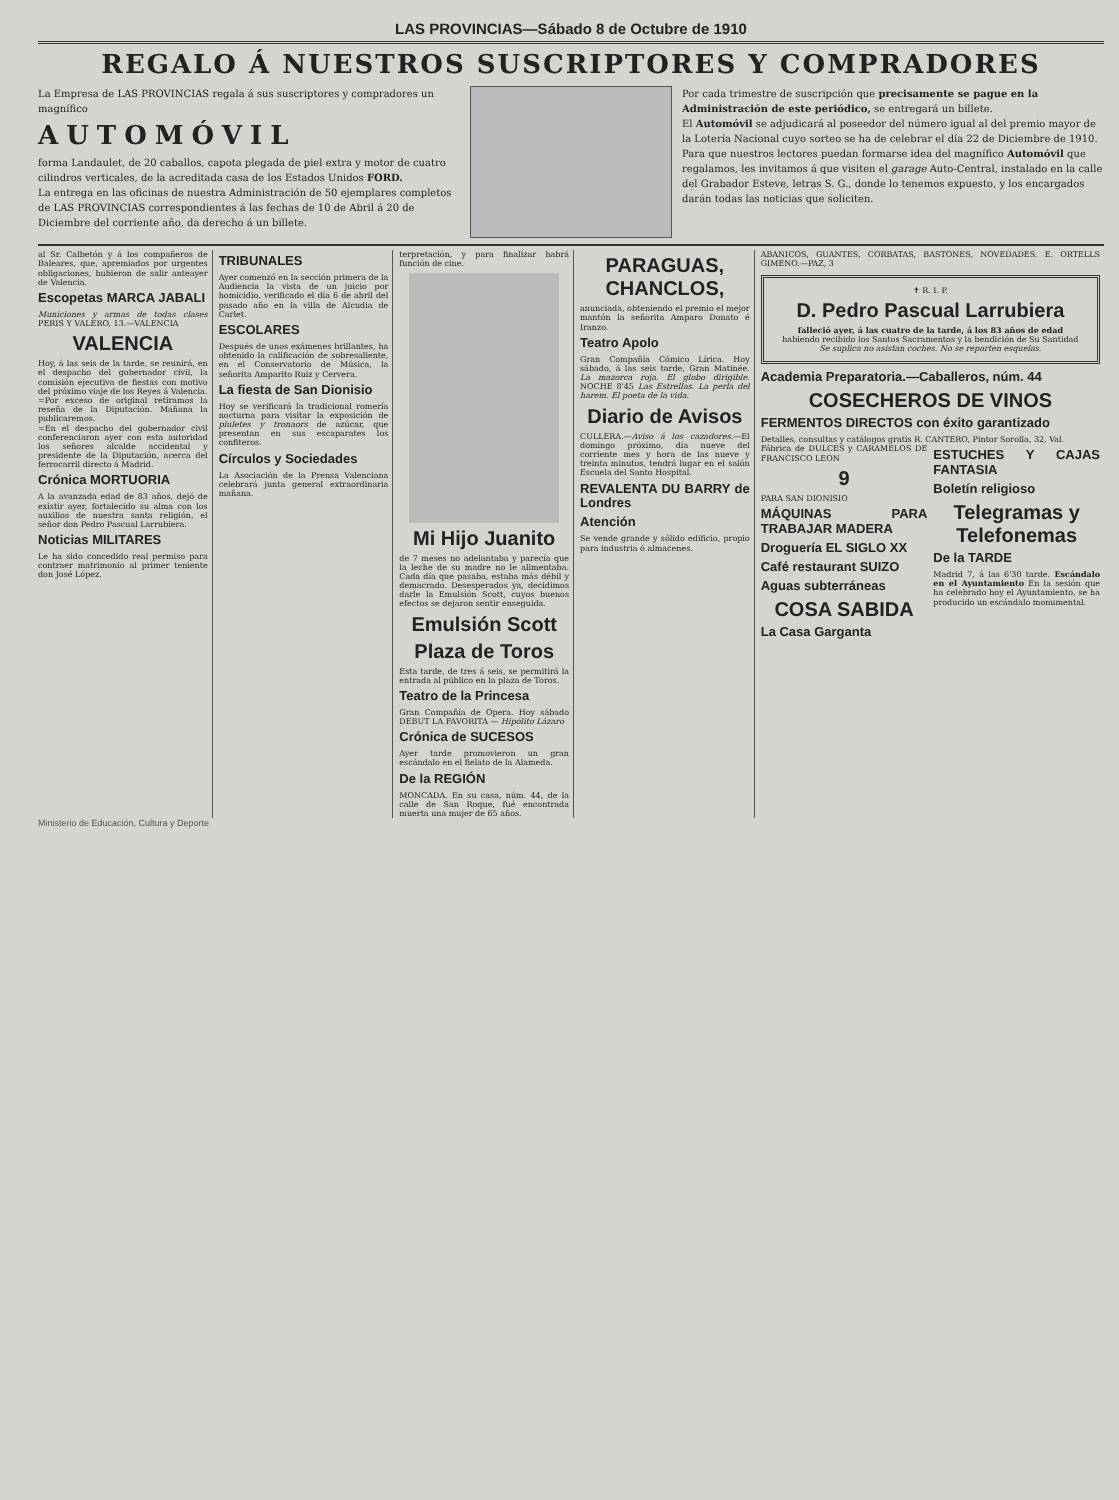LAS PROVINCIAS—Sábado 8 de Octubre de 1910
REGALO Á NUESTROS SUSCRIPTORES Y COMPRADORES
La Empresa de LAS PROVINCIAS regala á sus suscriptores y compradores un magnífico
AUTOMÓVIL
forma Landaulet, de 20 caballos, capota plegada de piel extra y motor de cuatro cilindros verticales, de la acreditada casa de los Estados Unidos FORD.
La entrega en las oficinas de nuestra Administración de 50 ejemplares completos de LAS PROVINCIAS correspondientes á las fechas de 10 de Abril á 20 de Diciembre del corriente año, da derecho á un billete.
Por cada trimestre de suscripción que precisamente se pague en la Administración de este periódico, se entregará un billete.
El Automóvil se adjudicará al poseedor del número igual al del premio mayor de la Lotería Nacional cuyo sorteo se ha de celebrar el día 22 de Diciembre de 1910.
Para que nuestros lectores puedan formarse idea del magnífico Automóvil que regalamos, les invitamos á que visiten el garage Auto-Central, instalado en la calle del Grabador Esteve, letras S. G., donde lo tenemos expuesto, y los encargados darán todas las noticias que soliciten.
al Sr. Calbetón y á los compañeros de Baleares, que, apremiados por urgentes obligaciones, hubieron de salir anteayer de Valencia.
Escopetas MARCA JABALI
Municiones y armas de todas clases PERIS Y VALERO, 13.—VALENCIA
VALENCIA
Hoy, á las seis de la tarde, se reunirá, en el despacho del gobernador civil, la comisión ejecutiva de fiestas con motivo del próximo viaje de los Reyes á Valencia.
=Por exceso de original retiramos la reseña de la Diputación. Mañana la publicaremos.
=En el despacho del gobernador civil conferenciaron ayer con esta autoridad los señores alcalde accidental y presidente de la Diputación, acerca del ferrocarril directo á Madrid.
Crónica MORTUORIA
A la avanzada edad de 83 años, dejó de existir ayer, fortalecido su alma con los auxilios de nuestra santa religión, el señor don Pedro Pascual Larrubiera.
Noticias MILITARES
Le ha sido concedido real permiso para contraer matrimonio al primer teniente don José López.
TRIBUNALES
Ayer comenzó en la sección primera de la Audiencia la vista de un juicio por homicidio, verificado el día 6 de abril del pasado año en la villa de Alcudia de Carlet.
ESCOLARES
Después de unos exámenes brillantes, ha obtenido la calificación de sobresaliente, en el Conservatorio de Música, la señorita Amparito Ruiz y Cervera.
La fiesta de San Dionisio
Hoy se verificará la tradicional romería nocturna para visitar la exposición de piuletes y tronaors de azúcar, que presentan en sus escaparates los confiteros.
Círculos y Sociedades
La Asociación de la Prensa Valenciana celebrará junta general extraordinaria mañana.
terpretación, y para finalizar habrá función de cine.
Mi Hijo Juanito
de 7 meses no adelantaba y parecía que la leche de su madre no le alimentaba. Cada día que pasaba, estaba más débil y demacrado. Desesperados ya, decidimos darle la Emulsión Scott, cuyos buenos efectos se dejaron sentir enseguida.
Emulsión Scott
Plaza de Toros
Esta tarde, de tres á seis, se permitirá la entrada al público en la plaza de Toros.
Teatro de la Princesa
Gran Compañía de Opera. Hoy sábado DEBUT LA FAVORITA — Hipólito Lázaro
Crónica de SUCESOS
Ayer tarde promovieron un gran escándalo en el fielato de la Alameda.
De la REGIÓN
MONCADA. En su casa, núm. 44, de la calle de San Roque, fué encontrada muerta una mujer de 65 años.
PARAGUAS, CHANCLOS,
anunciada, obteniendo el premio el mejor mantón la señorita Amparo Donato é Iranzo.
Teatro Apolo
Gran Compañía Cómico Lírica. Hoy sábado, á las seis tarde, Gran Matinée. La mazorca roja. El globo dirigible. NOCHE 8'45 Las Estrellas. La perla del harem. El poeta de la vida.
Diario de Avisos
CULLERA.—Aviso á los cazadores.—El domingo próximo, día nueve del corriente mes y hora de las nueve y treinta minutos, tendrá lugar en el salón Escuela del Santo Hospital.
REVALENTA DU BARRY de Londres
Atención
Se vende grande y sólido edificio, propio para industria ó almacenes.
ABANICOS, GUANTES, CORBATAS, BASTONES, NOVEDADES. E. ORTELLS GIMENO.—PAZ, 3
✝ R. I. P.
D. Pedro Pascual Larrubiera
falleció ayer, á las cuatro de la tarde, á los 83 años de edad
habiendo recibido los Santos Sacramentos y la bendición de Su Santidad
Se suplica no asistan coches. No se reparten esquelas.
Academia Preparatoria.—Caballeros, núm. 44
COSECHEROS DE VINOS
FERMENTOS DIRECTOS con éxito garantizado
Detalles, consultas y catálogos gratis R. CANTERO, Pintor Sorolla, 32, Val.
Fábrica de DULCES y CARAMELOS DE FRANCISCO LEON
9
PARA SAN DIONISIO
MÁQUINAS PARA TRABAJAR MADERA
Droguería EL SIGLO XX
Café restaurant SUIZO
Aguas subterráneas
COSA SABIDA
La Casa Garganta
ESTUCHES Y CAJAS FANTASIA
Boletín religioso
Telegramas y Telefonemas
De la TARDE
Madrid 7, á las 6'30 tarde. Escándalo en el Ayuntamiento En la sesión que ha celebrado hoy el Ayuntamiento, se ha producido un escándalo monumental.
Ministerio de Educación, Cultura y Deporte